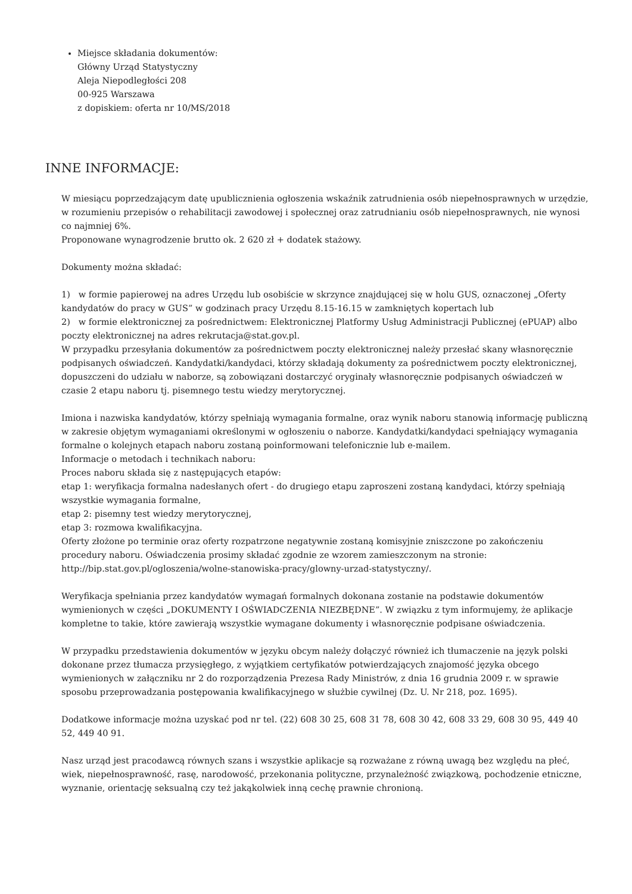Miejsce składania dokumentów:
Główny Urząd Statystyczny
Aleja Niepodległości 208
00-925 Warszawa
z dopiskiem: oferta nr 10/MS/2018
INNE INFORMACJE:
W miesiącu poprzedzającym datę upublicznienia ogłoszenia wskaźnik zatrudnienia osób niepełnosprawnych w urzędzie, w rozumieniu przepisów o rehabilitacji zawodowej i społecznej oraz zatrudnianiu osób niepełnosprawnych, nie wynosi co najmniej 6%.
Proponowane wynagrodzenie brutto ok. 2 620 zł + dodatek stażowy.
Dokumenty można składać:
1) w formie papierowej na adres Urzędu lub osobiście w skrzynce znajdującej się w holu GUS, oznaczonej „Oferty kandydatów do pracy w GUS” w godzinach pracy Urzędu 8.15-16.15 w zamkniętych kopertach lub
2) w formie elektronicznej za pośrednictwem: Elektronicznej Platformy Usług Administracji Publicznej (ePUAP) albo poczty elektronicznej na adres rekrutacja@stat.gov.pl.
W przypadku przesyłania dokumentów za pośrednictwem poczty elektronicznej należy przesłać skany własnoręcznie podpisanych oświadczeń. Kandydatki/kandydaci, którzy składają dokumenty za pośrednictwem poczty elektronicznej, dopuszczeni do udziału w naborze, są zobowiązani dostarczyć oryginały własnoręcznie podpisanych oświadczeń w czasie 2 etapu naboru tj. pisemnego testu wiedzy merytorycznej.
Imiona i nazwiska kandydatów, którzy spełniają wymagania formalne, oraz wynik naboru stanowią informację publiczną w zakresie objętym wymaganiami określonymi w ogłoszeniu o naborze. Kandydatki/kandydaci spełniający wymagania formalne o kolejnych etapach naboru zostaną poinformowani telefonicznie lub e-mailem.
Informacje o metodach i technikach naboru:
Proces naboru składa się z następujących etapów:
etap 1: weryfikacja formalna nadesłanych ofert - do drugiego etapu zaproszeni zostaną kandydaci, którzy spełniają wszystkie wymagania formalne,
etap 2: pisemny test wiedzy merytorycznej,
etap 3: rozmowa kwalifikacyjna.
Oferty złożone po terminie oraz oferty rozpatrzone negatywnie zostaną komisyjnie zniszczone po zakończeniu procedury naboru. Oświadczenia prosimy składać zgodnie ze wzorem zamieszczonym na stronie: http://bip.stat.gov.pl/ogloszenia/wolne-stanowiska-pracy/glowny-urzad-statystyczny/.
Weryfikacja spełniania przez kandydatów wymagań formalnych dokonana zostanie na podstawie dokumentów wymienionych w części „DOKUMENTY I OŚWIADCZENIA NIEZBĘDNE”. W związku z tym informujemy, że aplikacje kompletne to takie, które zawierają wszystkie wymagane dokumenty i własnoręcznie podpisane oświadczenia.
W przypadku przedstawienia dokumentów w języku obcym należy dołączyć również ich tłumaczenie na język polski dokonane przez tłumacza przysięgłego, z wyjątkiem certyfikatów potwierdzających znajomość języka obcego wymienionych w załączniku nr 2 do rozporządzenia Prezesa Rady Ministrów, z dnia 16 grudnia 2009 r. w sprawie sposobu przeprowadzania postępowania kwalifikacyjnego w służbie cywilnej (Dz. U. Nr 218, poz. 1695).
Dodatkowe informacje można uzyskać pod nr tel. (22) 608 30 25, 608 31 78, 608 30 42, 608 33 29, 608 30 95, 449 40 52, 449 40 91.
Nasz urząd jest pracodawcą równych szans i wszystkie aplikacje są rozważane z równą uwagą bez względu na płeć, wiek, niepełnosprawność, rasę, narodowość, przekonania polityczne, przynależność związkową, pochodzenie etniczne, wyznanie, orientację seksualną czy też jakąkolwiek inną cechę prawnie chronioną.